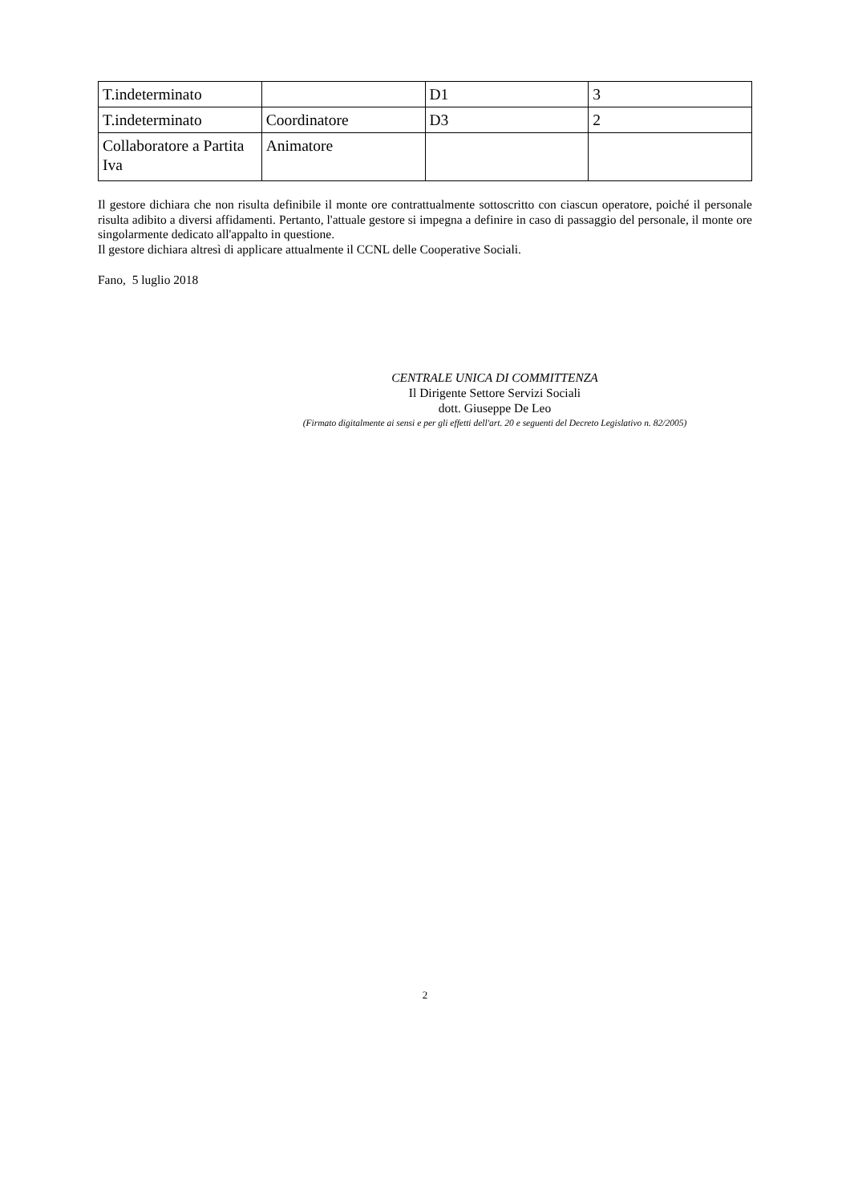| T.indeterminato | | D1 | 3 |
| T.indeterminato | Coordinatore | D3 | 2 |
| Collaboratore a Partita Iva | Animatore | | |
Il gestore dichiara che non risulta definibile il monte ore contrattualmente sottoscritto con ciascun operatore, poiché il personale risulta adibito a diversi affidamenti. Pertanto, l'attuale gestore si impegna a definire in caso di passaggio del personale, il monte ore singolarmente dedicato all'appalto in questione.
Il gestore dichiara altresì di applicare attualmente il CCNL delle Cooperative Sociali.
Fano, 5 luglio 2018
CENTRALE UNICA DI COMMITTENZA
Il Dirigente Settore Servizi Sociali
dott. Giuseppe De Leo
(Firmato digitalmente ai sensi e per gli effetti dell'art. 20 e seguenti del Decreto Legislativo n. 82/2005)
2